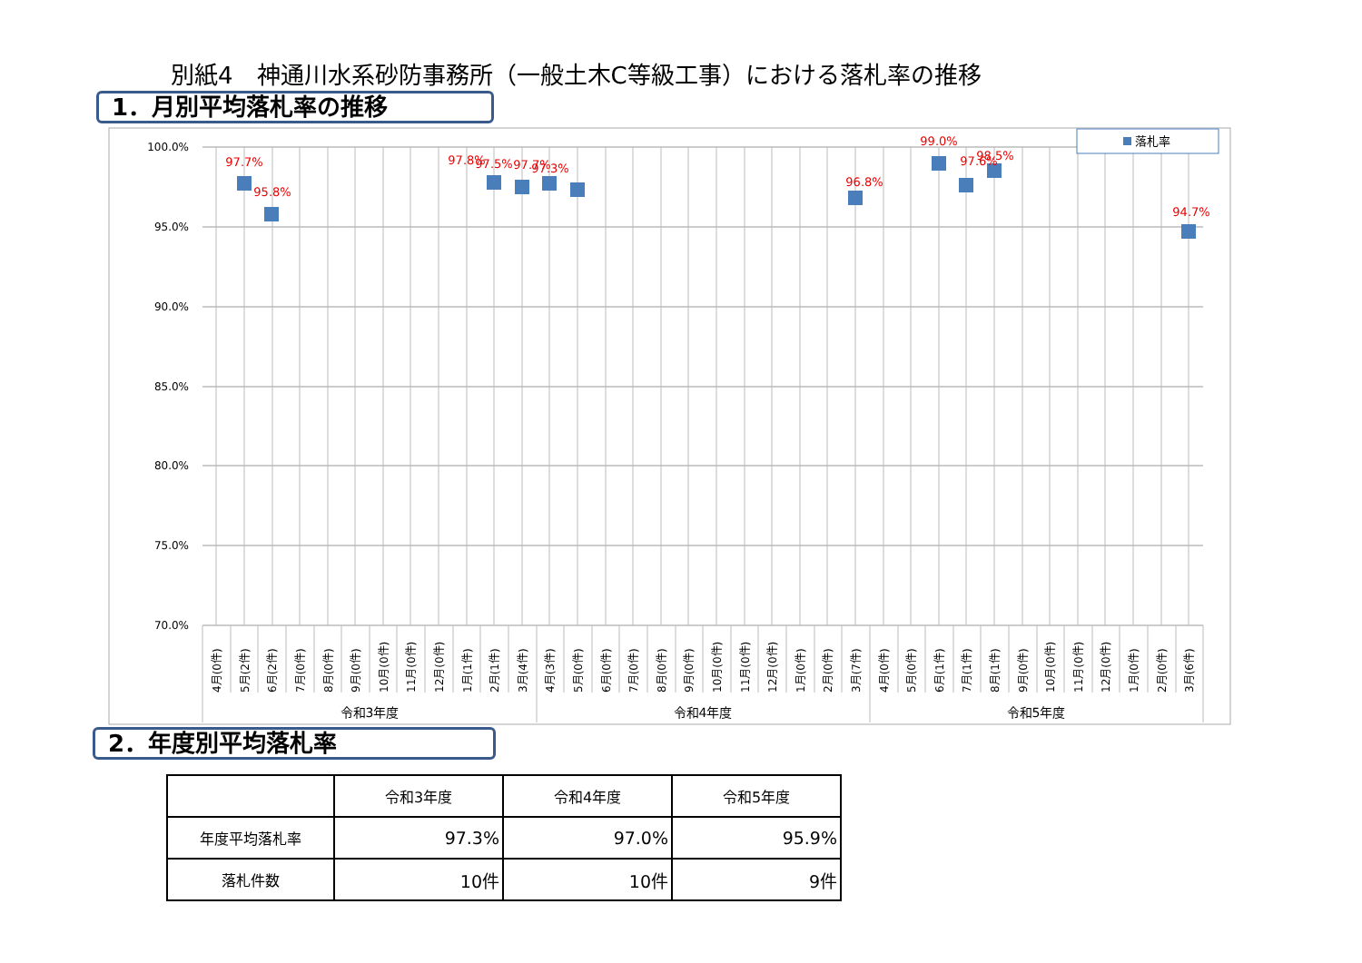別紙4　神通川水系砂防事務所（一般土木C等級工事）における落札率の推移
1．月別平均落札率の推移
100.0%
95.0%
90.0%
85.0%
80.0%
75.0%
70.0%
97.7%
95.8%
97.8%
97.5%
97.7%
97.3%
96.8%
99.0%
97.6%
98.5%
94.7%
落札率
4月(0件)
5月(2件)
6月(2件)
7月(0件)
8月(0件)
9月(0件)
10月(0件)
11月(0件)
12月(0件)
1月(1件)
2月(1件)
3月(4件)
4月(3件)
5月(0件)
6月(0件)
7月(0件)
8月(0件)
9月(0件)
10月(0件)
11月(0件)
12月(0件)
1月(0件)
2月(0件)
3月(7件)
4月(0件)
5月(0件)
6月(1件)
7月(1件)
8月(1件)
9月(0件)
10月(0件)
11月(0件)
12月(0件)
1月(0件)
2月(0件)
3月(6件)
令和3年度
令和4年度
令和5年度
2．年度別平均落札率
| | 令和3年度 | 令和4年度 | 令和5年度 |
| --- | --- | --- | --- |
| 年度平均落札率 | 97.3% | 97.0% | 95.9% |
| 落札件数 | 10件 | 10件 | 9件 |